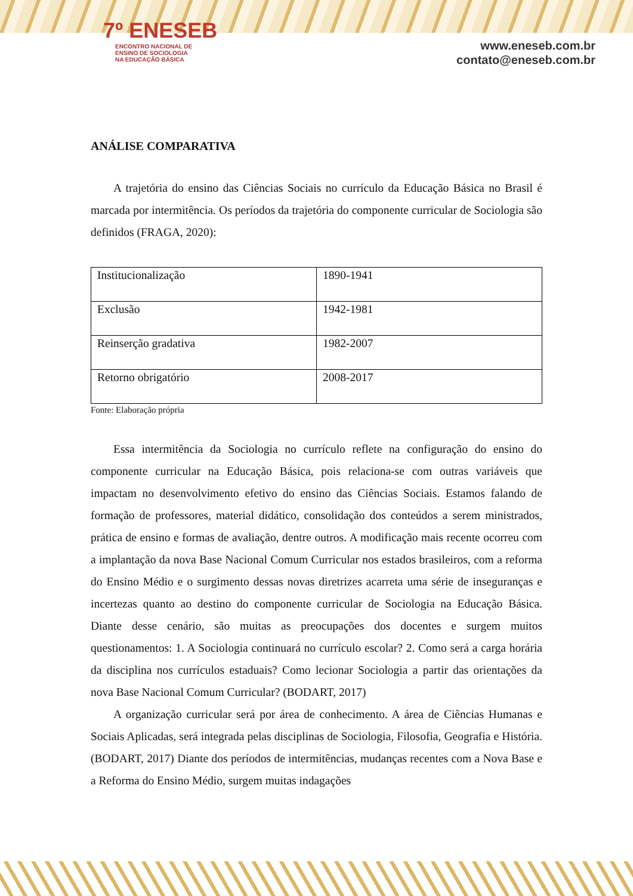7º ENESEB
ENCONTRO NACIONAL DE
ENSINO DE SOCIOLOGIA
NA EDUCAÇÃO BÁSICA
www.eneseb.com.br
contato@eneseb.com.br
ANÁLISE COMPARATIVA
A trajetória do ensino das Ciências Sociais no currículo da Educação Básica no Brasil é marcada por intermitência. Os períodos da trajetória do componente curricular de Sociologia são definidos (FRAGA, 2020):
| Institucionalização | 1890-1941 |
| Exclusão | 1942-1981 |
| Reinserção gradativa | 1982-2007 |
| Retorno obrigatório | 2008-2017 |
Fonte: Elaboração própria
Essa intermitência da Sociologia no currículo reflete na configuração do ensino do componente curricular na Educação Básica, pois relaciona-se com outras variáveis que impactam no desenvolvimento efetivo do ensino das Ciências Sociais. Estamos falando de formação de professores, material didático, consolidação dos conteúdos a serem ministrados, prática de ensino e formas de avaliação, dentre outros. A modificação mais recente ocorreu com a implantação da nova Base Nacional Comum Curricular nos estados brasileiros, com a reforma do Ensino Médio e o surgimento dessas novas diretrizes acarreta uma série de inseguranças e incertezas quanto ao destino do componente curricular de Sociologia na Educação Básica. Diante desse cenário, são muitas as preocupações dos docentes e surgem muitos questionamentos: 1. A Sociologia continuará no currículo escolar? 2. Como será a carga horária da disciplina nos currículos estaduais? Como lecionar Sociologia a partir das orientações da nova Base Nacional Comum Curricular? (BODART, 2017)
A organização curricular será por área de conhecimento. A área de Ciências Humanas e Sociais Aplicadas, será integrada pelas disciplinas de Sociologia, Filosofia, Geografia e História. (BODART, 2017) Diante dos períodos de intermitências, mudanças recentes com a Nova Base e a Reforma do Ensino Médio, surgem muitas indagações